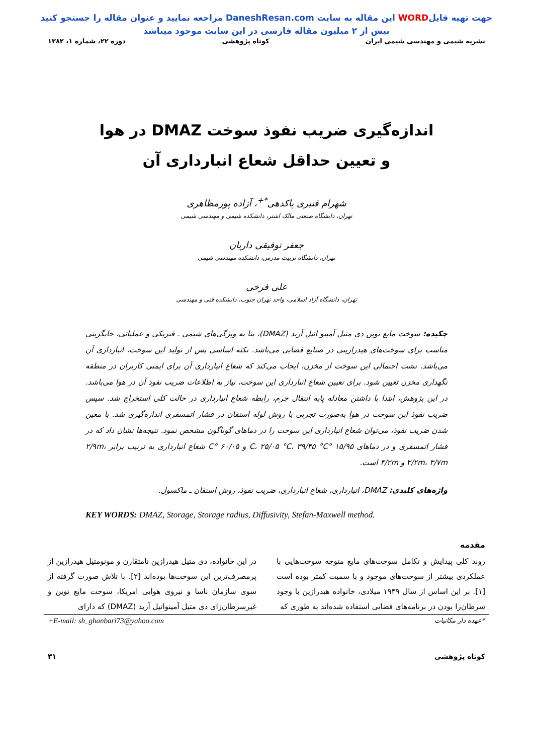جهت تهیه فایلWORD این مقاله به سایت DaneshResan.com مراجعه نمایید و عنوان مقاله را جستجو کنید
بیش از ۲ میلیون مقاله فارسی در این سایت موجود میباشد
نشریه شیمی و مهندسی شیمی ایران کوتاه پژوهشی دوره ۲۲، شماره ۱، ۱۳۸۲
اندازه‌گیری ضریب نفوذ سوخت DMAZ در هوا
و تعیین حداقل شعاع انبارداری آن
شهرام قنبری پاکدهی<sup>*+</sup>، آزاده پورمظاهری
تهران، دانشگاه صنعتی مالک اشتر، دانشکده شیمی و مهندسی شیمی
جعفر توفیقی داریان
تهران، دانشگاه تربیت مدرس، دانشکده مهندسی شیمی
علی فرخی
تهران، دانشگاه آزاد اسلامی، واحد تهران جنوب، دانشکده فنی و مهندسی
چکیده: سوخت مایع نوین دی متیل آمینو اتیل آزید (DMAZ)، بنا به ویژگی‌های شیمی ـ فیزیکی و عملیاتی، جایگزینی مناسب برای سوخت‌های هیدرازینی در صنایع فضایی می‌باشد. نکته اساسی پس از تولید این سوخت، انبارداری آن می‌باشد. نشت احتمالی این سوخت از مخزن، ایجاب می‌کند که شعاع انبارداری آن برای ایمنی کاربران در منطقه نگهداری مخزن تعیین شود. برای تعیین شعاع انبارداری این سوخت، نیاز به اطلاعات ضریب نفوذ آن در هوا می‌باشد. در این پژوهش، ابتدا با داشتن معادله پایه انتقال جرم، رابطه شعاع انبارداری در حالت کلی استخراج شد. سپس ضریب نفوذ این سوخت در هوا به‌صورت تجربی با روش لوله استفان در فشار اتمسفری اندازه‌گیری شد. با معین شدن ضریب نفوذ، می‌توان شعاع انبارداری این سوخت را در دماهای گوناگون مشخص نمود. نتیجه‌ها نشان داد که در فشار اتمسفری و در دماهای ۱۵/۹۵ °C، ۲۵/۰۵ °C، ۳۹/۴۵ °C و ۶۰/۰۵ °C شعاع انبارداری به ترتیب برابر ۲/۹m، ۳/۲m، ۳/۷m و ۴/۲m است.
واژه‌های کلیدی: DMAZ، انبارداری، شعاع انبارداری، ضریب نفوذ، روش استفان ـ ماکسول.
KEY WORDS: DMAZ, Storage, Storage radius, Diffusivity, Stefan-Maxwell method.
مقدمه
روند کلی پیدایش و تکامل سوخت‌های مایع متوجه سوخت‌هایی با عملکردی بیشتر از سوخت‌های موجود و با سمیت کمتر بوده است [۱]. بر این اساس از سال ۱۹۴۹ میلادی، خانواده هیدرازین با وجود سرطان‌زا بودن در برنامه‌های فضایی استفاده شده‌اند به طوری که
در این خانواده، دی متیل هیدرازین نامتقارن و مونومتیل هیدرازین از پرمصرف‌ترین این سوخت‌ها بوده‌اند [۲]. با تلاش صورت گرفته از سوی سازمان ناسا و نیروی هوایی امریکا، سوخت مایع نوین و غیرسرطان‌زای دی متیل آمینواتیل آزید (DMAZ) که دارای
*عهده دار مکاتبات +E-mail: sh_ghanbari73@yahoo.com
کوتاه پژوهشی ۳۱